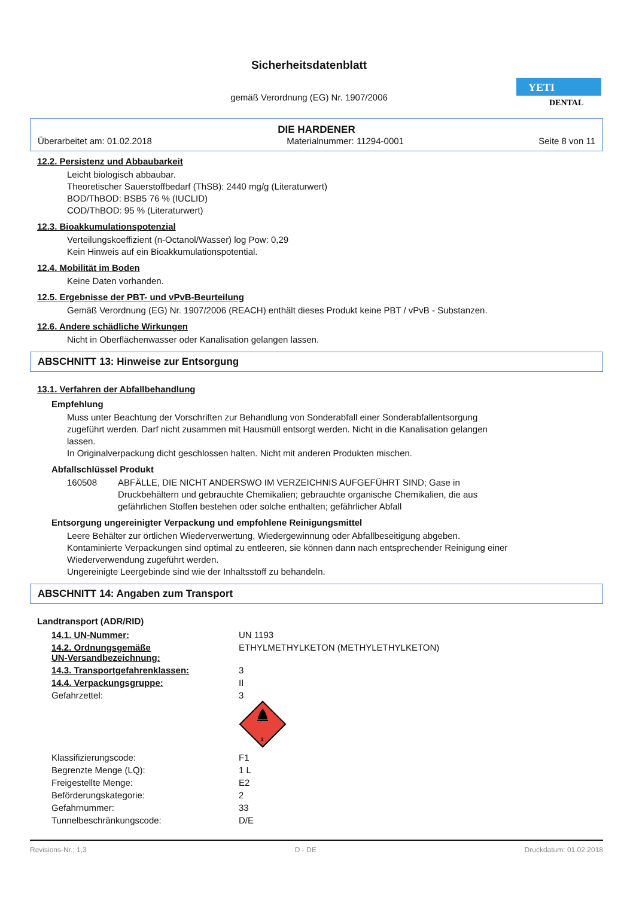Sicherheitsdatenblatt
gemäß Verordnung (EG) Nr. 1907/2006
YETI
DENTAL
DIE HARDENER
Überarbeitet am: 01.02.2018 Materialnummer: 11294-0001 Seite 8 von 11
12.2. Persistenz und Abbaubarkeit
Leicht biologisch abbaubar.
Theoretischer Sauerstoffbedarf (ThSB): 2440 mg/g (Literaturwert)
BOD/ThBOD: BSB5 76 % (IUCLID)
COD/ThBOD: 95 % (Literaturwert)
12.3. Bioakkumulationspotenzial
Verteilungskoeffizient (n-Octanol/Wasser) log Pow: 0,29
Kein Hinweis auf ein Bioakkumulationspotential.
12.4. Mobilität im Boden
Keine Daten vorhanden.
12.5. Ergebnisse der PBT- und vPvB-Beurteilung
Gemäß Verordnung (EG) Nr. 1907/2006 (REACH) enthält dieses Produkt keine PBT / vPvB - Substanzen.
12.6. Andere schädliche Wirkungen
Nicht in Oberflächenwasser oder Kanalisation gelangen lassen.
ABSCHNITT 13: Hinweise zur Entsorgung
13.1. Verfahren der Abfallbehandlung
Empfehlung
Muss unter Beachtung der Vorschriften zur Behandlung von Sonderabfall einer Sonderabfallentsorgung
zugeführt werden. Darf nicht zusammen mit Hausmüll entsorgt werden. Nicht in die Kanalisation gelangen
lassen.
In Originalverpackung dicht geschlossen halten. Nicht mit anderen Produkten mischen.
Abfallschlüssel Produkt
160508 ABFÄLLE, DIE NICHT ANDERSWO IM VERZEICHNIS AUFGEFÜHRT SIND; Gase in
Druckbehältern und gebrauchte Chemikalien; gebrauchte organische Chemikalien, die aus
gefährlichen Stoffen bestehen oder solche enthalten; gefährlicher Abfall
Entsorgung ungereinigter Verpackung und empfohlene Reinigungsmittel
Leere Behälter zur örtlichen Wiederverwertung, Wiedergewinnung oder Abfallbeseitigung abgeben.
Kontaminierte Verpackungen sind optimal zu entleeren, sie können dann nach entsprechender Reinigung einer
Wiederverwendung zugeführt werden.
Ungereinigte Leergebinde sind wie der Inhaltsstoff zu behandeln.
ABSCHNITT 14: Angaben zum Transport
Landtransport (ADR/RID)
| 14.1. UN-Nummer: | UN 1193 |
| 14.2. Ordnungsgemäße UN-Versandbezeichnung: | ETHYLMETHYLKETON (METHYLETHYLKETON) |
| 14.3. Transportgefahrenklassen: | 3 |
| 14.4. Verpackungsgruppe: | II |
| Gefahrzettel: | 3 3 |
| Klassifizierungscode: | F1 |
| Begrenzte Menge (LQ): | 1 L |
| Freigestellte Menge: | E2 |
| Beförderungskategorie: | 2 |
| Gefahrnummer: | 33 |
| Tunnelbeschränkungscode: | D/E |
Revisions-Nr.: 1,3 D - DE Druckdatum: 01.02.2018